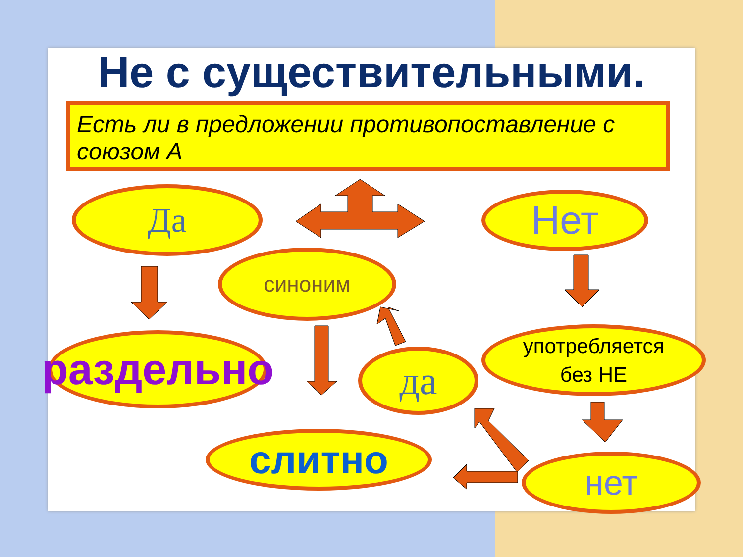Не с существительными.
Есть ли в предложении противопоставление с союзом А
Да Нет
синоним
раздельно
да
употребляется
без НЕ
слитно нет